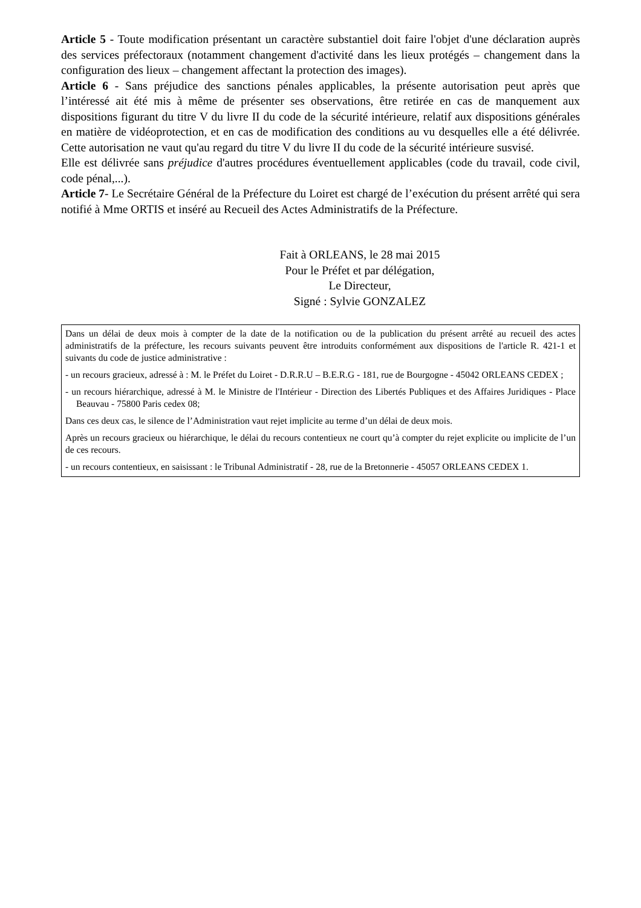Article 5 - Toute modification présentant un caractère substantiel doit faire l'objet d'une déclaration auprès des services préfectoraux (notamment changement d'activité dans les lieux protégés – changement dans la configuration des lieux – changement affectant la protection des images).
Article 6 - Sans préjudice des sanctions pénales applicables, la présente autorisation peut après que l’intéressé ait été mis à même de présenter ses observations, être retirée en cas de manquement aux dispositions figurant du titre V du livre II du code de la sécurité intérieure, relatif aux dispositions générales en matière de vidéoprotection, et en cas de modification des conditions au vu desquelles elle a été délivrée. Cette autorisation ne vaut qu'au regard du titre V du livre II du code de la sécurité intérieure susvisé.
Elle est délivrée sans préjudice d'autres procédures éventuellement applicables (code du travail, code civil, code pénal,...).
Article 7- Le Secrétaire Général de la Préfecture du Loiret est chargé de l’exécution du présent arrêté qui sera notifié à Mme ORTIS et inséré au Recueil des Actes Administratifs de la Préfecture.
Fait à ORLEANS, le 28 mai 2015
Pour le Préfet et par délégation,
Le Directeur,
Signé : Sylvie GONZALEZ
Dans un délai de deux mois à compter de la date de la notification ou de la publication du présent arrêté au recueil des actes administratifs de la préfecture, les recours suivants peuvent être introduits conformément aux dispositions de l'article R. 421-1 et suivants du code de justice administrative :
- un recours gracieux, adressé à : M. le Préfet du Loiret - D.R.R.U – B.E.R.G - 181, rue de Bourgogne - 45042 ORLEANS CEDEX ;
- un recours hiérarchique, adressé à M. le Ministre de l'Intérieur - Direction des Libertés Publiques et des Affaires Juridiques - Place Beauvau - 75800 Paris cedex 08;
Dans ces deux cas, le silence de l’Administration vaut rejet implicite au terme d’un délai de deux mois.
Après un recours gracieux ou hiérarchique, le délai du recours contentieux ne court qu’à compter du rejet explicite ou implicite de l’un de ces recours.
- un recours contentieux, en saisissant : le Tribunal Administratif - 28, rue de la Bretonnerie - 45057 ORLEANS CEDEX 1.